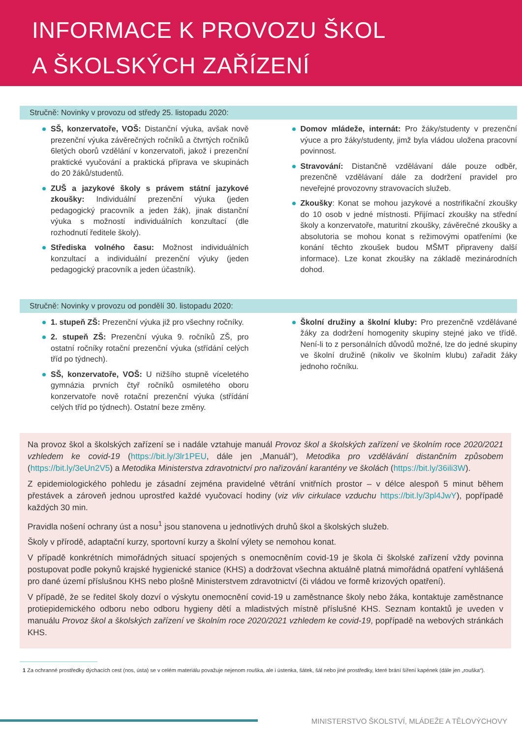INFORMACE K PROVOZU ŠKOL
A ŠKOLSKÝCH ZAŘÍZENÍ
Stručně: Novinky v provozu od středy 25. listopadu 2020:
SŠ, konzervatoře, VOŠ: Distanční výuka, avšak nově prezenční výuka závěrečných ročníků a čtvrtých ročníků 6letých oborů vzdělání v konzervatoři, jakož i prezenční praktické vyučování a praktická příprava ve skupinách do 20 žáků/studentů.
ZUŠ a jazykové školy s právem státní jazykové zkoušky: Individuální prezenční výuka (jeden pedagogický pracovník a jeden žák), jinak distanční výuka s možností individuálních konzultací (dle rozhodnutí ředitele školy).
Střediska volného času: Možnost individuálních konzultací a individuální prezenční výuky (jeden pedagogický pracovník a jeden účastník).
Domov mládeže, internát: Pro žáky/studenty v prezenční výuce a pro žáky/studenty, jimž byla vládou uložena pracovní povinnost.
Stravování: Distančně vzdělávaní dále pouze odběr, prezenčně vzdělávaní dále za dodržení pravidel pro neveřejné provozovny stravovacích služeb.
Zkoušky: Konat se mohou jazykové a nostrifikační zkoušky do 10 osob v jedné místnosti. Přijímací zkoušky na střední školy a konzervatoře, maturitní zkoušky, závěrečné zkoušky a absolutoria se mohou konat s režimovými opatřeními (ke konání těchto zkoušek budou MŠMT připraveny další informace). Lze konat zkoušky na základě mezinárodních dohod.
Stručně: Novinky v provozu od pondělí 30. listopadu 2020:
1. stupeň ZŠ: Prezenční výuka již pro všechny ročníky.
2. stupeň ZŠ: Prezenční výuka 9. ročníků ZŠ, pro ostatní ročníky rotační prezenční výuka (střídání celých tříd po týdnech).
SŠ, konzervatoře, VOŠ: U nižšího stupně víceletého gymnázia prvních čtyř ročníků osmiletého oboru konzervatoře nově rotační prezenční výuka (střídání celých tříd po týdnech). Ostatní beze změny.
Školní družiny a školní kluby: Pro prezenčně vzdělávané žáky za dodržení homogenity skupiny stejné jako ve třídě. Není-li to z personálních důvodů možné, lze do jedné skupiny ve školní družině (nikoliv ve školním klubu) zařadit žáky jednoho ročníku.
Na provoz škol a školských zařízení se i nadále vztahuje manuál Provoz škol a školských zařízení ve školním roce 2020/2021 vzhledem ke covid-19 (https://bit.ly/3lr1PEU, dále jen „Manuál“), Metodika pro vzdělávání distančním způsobem (https://bit.ly/3eUn2V5) a Metodika Ministerstva zdravotnictví pro nařizování karantény ve školách (https://bit.ly/36ili3W).
Z epidemiologického pohledu je zásadní zejména pravidelné větrání vnitřních prostor – v délce alespoň 5 minut během přestávek a zároveň jednou uprostřed každé vyučovací hodiny (viz vliv cirkulace vzduchu https://bit.ly/3pl4JwY), popřípadě každých 30 min.
Pravidla nošení ochrany úst a nosu<sup>1</sup> jsou stanovena u jednotlivých druhů škol a školských služeb.
Školy v přírodě, adaptační kurzy, sportovní kurzy a školní výlety se nemohou konat.
V případě konkrétních mimořádných situací spojených s onemocněním covid-19 je škola či školské zařízení vždy povinna postupovat podle pokynů krajské hygienické stanice (KHS) a dodržovat všechna aktuálně platná mimořádná opatření vyhlášená pro dané území příslušnou KHS nebo plošně Ministerstvem zdravotnictví (či vládou ve formě krizových opatření).
V případě, že se ředitel školy dozví o výskytu onemocnění covid-19 u zaměstnance školy nebo žáka, kontaktuje zaměstnance protiepidemického odboru nebo odboru hygieny dětí a mladistvých místně příslušné KHS. Seznam kontaktů je uveden v manuálu Provoz škol a školských zařízení ve školním roce 2020/2021 vzhledem ke covid-19, popřípadě na webových stránkách KHS.
1 Za ochranné prostředky dýchacích cest (nos, ústa) se v celém materiálu považuje nejenom rouška, ale i ústenka, šátek, šál nebo jiné prostředky, které brání šíření kapének (dále jen „rouška“).
MINISTERSTVO ŠKOLSTVÍ, MLÁDEŽE A TĚLOVÝCHOVY